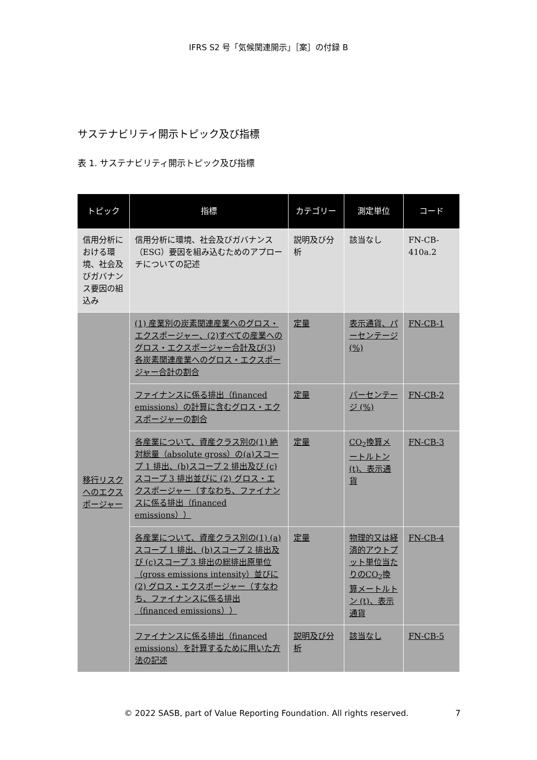IFRS S2 号「気候関連開示」［案］の付録 B
サステナビリティ開示トピック及び指標
表 1. サステナビリティ開示トピック及び指標
| トピック | 指標 | カテゴリー | 測定単位 | コード |
| --- | --- | --- | --- | --- |
| 信用分析における環境、社会及びガバナンス要因の組込み | 信用分析に環境、社会及びガバナンス（ESG）要因を組み込むためのアプローチについての記述 | 説明及び分析 | 該当なし | FN-CB-410a.2 |
| 移行リスクへのエクスポージャー | (1) 産業別の炭素関連産業へのグロス・エクスポージャー、(2)すべての産業へのグロス・エクスポージャー合計及び(3) 各炭素関連産業へのグロス・エクスポージャー合計の割合 | 定量 | 表示通貨、パーセンテージ (%) | FN-CB-1 |
| | ファイナンスに係る排出（financed emissions）の計算に含むグロス・エクスポージャーの割合 | 定量 | パーセンテージ (%) | FN-CB-2 |
| | 各産業について、資産クラス別の(1) 絶対総量（absolute gross）の(a)スコープ 1 排出、(b)スコープ 2 排出及び (c)スコープ 3 排出並びに (2) グロス・エクスポージャー（すなわち、ファイナンスに係る排出（financed emissions）） | 定量 | CO<sub>2</sub>換算メートルトン (t)、表示通貨 | FN-CB-3 |
| | 各産業について、資産クラス別の(1) (a)スコープ 1 排出、(b)スコープ 2 排出及び (c)スコープ 3 排出の総排出原単位（gross emissions intensity）並びに (2) グロス・エクスポージャー（すなわち、ファイナンスに係る排出（financed emissions）） | 定量 | 物理的又は経済的アウトプット単位当たりのCO<sub>2</sub>換算メートルトン (t)、表示通貨 | FN-CB-4 |
| | ファイナンスに係る排出（financed emissions）を計算するために用いた方法の記述 | 説明及び分析 | 該当なし | FN-CB-5 |
© 2022 SASB, part of Value Reporting Foundation. All rights reserved.
7